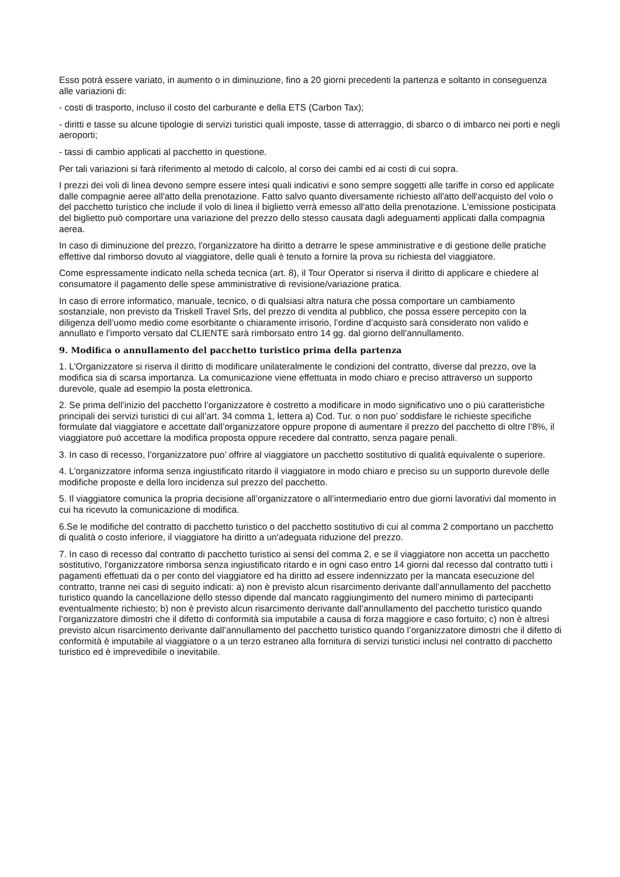Esso potrà essere variato, in aumento o in diminuzione, fino a 20 giorni precedenti la partenza e soltanto in conseguenza alle variazioni di:
- costi di trasporto, incluso il costo del carburante e della ETS (Carbon Tax);
- diritti e tasse su alcune tipologie di servizi turistici quali imposte, tasse di atterraggio, di sbarco o di imbarco nei porti e negli aeroporti;
- tassi di cambio applicati al pacchetto in questione.
Per tali variazioni si farà riferimento al metodo di calcolo, al corso dei cambi ed ai costi di cui sopra.
I prezzi dei voli di linea devono sempre essere intesi quali indicativi e sono sempre soggetti alle tariffe in corso ed applicate dalle compagnie aeree all'atto della prenotazione. Fatto salvo quanto diversamente richiesto all'atto dell'acquisto del volo o del pacchetto turistico che include il volo di linea il biglietto verrà emesso all'atto della prenotazione. L'emissione posticipata del biglietto può comportare una variazione del prezzo dello stesso causata dagli adeguamenti applicati dalla compagnia aerea.
In caso di diminuzione del prezzo, l'organizzatore ha diritto a detrarre le spese amministrative e di gestione delle pratiche effettive dal rimborso dovuto al viaggiatore, delle quali è tenuto a fornire la prova su richiesta del viaggiatore.
Come espressamente indicato nella scheda tecnica (art. 8), il Tour Operator si riserva il diritto di applicare e chiedere al consumatore il pagamento delle spese amministrative di revisione/variazione pratica.
In caso di errore informatico, manuale, tecnico, o di qualsiasi altra natura che possa comportare un cambiamento sostanziale, non previsto da Triskell Travel Srls, del prezzo di vendita al pubblico, che possa essere percepito con la diligenza dell’uomo medio come esorbitante o chiaramente irrisorio, l’ordine d’acquisto sarà considerato non valido e annullato e l’importo versato dal CLIENTE sarà rimborsato entro 14 gg. dal giorno dell'annullamento.
9. Modifica o annullamento del pacchetto turistico prima della partenza
1. L’Organizzatore si riserva il diritto di modificare unilateralmente le condizioni del contratto, diverse dal prezzo, ove la modifica sia di scarsa importanza. La comunicazione viene effettuata in modo chiaro e preciso attraverso un supporto durevole, quale ad esempio la posta elettronica.
2. Se prima dell’inizio del pacchetto l’organizzatore è costretto a modificare in modo significativo uno o più caratteristiche principali dei servizi turistici di cui all’art. 34 comma 1, lettera a) Cod. Tur. o non puo’ soddisfare le richieste specifiche formulate dal viaggiatore e accettate dall’organizzatore oppure propone di aumentare il prezzo del pacchetto di oltre l’8%, il viaggiatore può accettare la modifica proposta oppure recedere dal contratto, senza pagare penali.
3. In caso di recesso, l’organizzatore puo’ offrire al viaggiatore un pacchetto sostitutivo di qualità equivalente o superiore.
4. L’organizzatore informa senza ingiustificato ritardo il viaggiatore in modo chiaro e preciso su un supporto durevole delle modifiche proposte e della loro incidenza sul prezzo del pacchetto.
5. Il viaggiatore comunica la propria decisione all’organizzatore o all’intermediario entro due giorni lavorativi dal momento in cui ha ricevuto la comunicazione di modifica.
6.Se le modifiche del contratto di pacchetto turistico o del pacchetto sostitutivo di cui al comma 2 comportano un pacchetto di qualità o costo inferiore, il viaggiatore ha diritto a un'adeguata riduzione del prezzo.
7. In caso di recesso dal contratto di pacchetto turistico ai sensi del comma 2, e se il viaggiatore non accetta un pacchetto sostitutivo, l'organizzatore rimborsa senza ingiustificato ritardo e in ogni caso entro 14 giorni dal recesso dal contratto tutti i pagamenti effettuati da o per conto del viaggiatore ed ha diritto ad essere indennizzato per la mancata esecuzione del contratto, tranne nei casi di seguito indicati: a) non è previsto alcun risarcimento derivante dall’annullamento del pacchetto turistico quando la cancellazione dello stesso dipende dal mancato raggiungimento del numero minimo di partecipanti eventualmente richiesto; b) non è previsto alcun risarcimento derivante dall’annullamento del pacchetto turistico quando l’organizzatore dimostri che il difetto di conformità sia imputabile a causa di forza maggiore e caso fortuito; c) non è altresì previsto alcun risarcimento derivante dall’annullamento del pacchetto turistico quando l’organizzatore dimostri che il difetto di conformità è imputabile al viaggiatore o a un terzo estraneo alla fornitura di servizi turistici inclusi nel contratto di pacchetto turistico ed è imprevedibile o inevitabile.